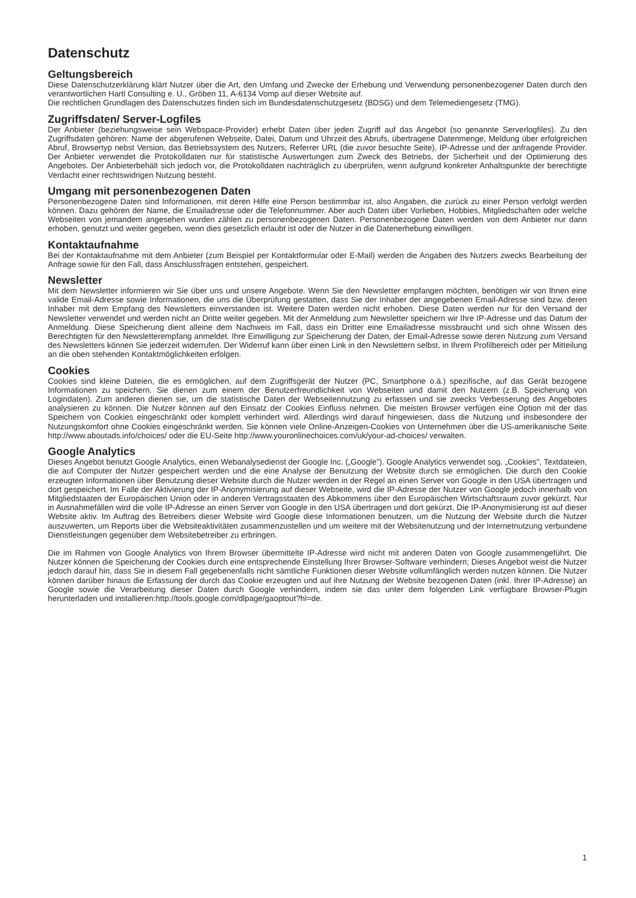Datenschutz
Geltungsbereich
Diese Datenschutzerklärung klärt Nutzer über die Art, den Umfang und Zwecke der Erhebung und Verwendung personenbezogener Daten durch den verantwortlichen Hartl Consulting e. U., Gröben 11, A-6134 Vomp auf dieser Website auf.
Die rechtlichen Grundlagen des Datenschutzes finden sich im Bundesdatenschutzgesetz (BDSG) und dem Telemediengesetz (TMG).
Zugriffsdaten/ Server-Logfiles
Der Anbieter (beziehungsweise sein Webspace-Provider) erhebt Daten über jeden Zugriff auf das Angebot (so genannte Serverlogfiles). Zu den Zugriffsdaten gehören: Name der abgerufenen Webseite, Datei, Datum und Uhrzeit des Abrufs, übertragene Datenmenge, Meldung über erfolgreichen Abruf, Browsertyp nebst Version, das Betriebssystem des Nutzers, Referrer URL (die zuvor besuchte Seite), IP-Adresse und der anfragende Provider. Der Anbieter verwendet die Protokolldaten nur für statistische Auswertungen zum Zweck des Betriebs, der Sicherheit und der Optimierung des Angebotes. Der Anbieterbehält sich jedoch vor, die Protokolldaten nachträglich zu überprüfen, wenn aufgrund konkreter Anhaltspunkte der berechtigte Verdacht einer rechtswidrigen Nutzung besteht.
Umgang mit personenbezogenen Daten
Personenbezogene Daten sind Informationen, mit deren Hilfe eine Person bestimmbar ist, also Angaben, die zurück zu einer Person verfolgt werden können. Dazu gehören der Name, die Emailadresse oder die Telefonnummer. Aber auch Daten über Vorlieben, Hobbies, Mitgliedschaften oder welche Webseiten von jemandem angesehen wurden zählen zu personenbezogenen Daten. Personenbezogene Daten werden von dem Anbieter nur dann erhoben, genutzt und weiter gegeben, wenn dies gesetzlich erlaubt ist oder die Nutzer in die Datenerhebung einwilligen.
Kontaktaufnahme
Bei der Kontaktaufnahme mit dem Anbieter (zum Beispiel per Kontaktformular oder E-Mail) werden die Angaben des Nutzers zwecks Bearbeitung der Anfrage sowie für den Fall, dass Anschlussfragen entstehen, gespeichert.
Newsletter
Mit dem Newsletter informieren wir Sie über uns und unsere Angebote. Wenn Sie den Newsletter empfangen möchten, benötigen wir von Ihnen eine valide Email-Adresse sowie Informationen, die uns die Überprüfung gestatten, dass Sie der Inhaber der angegebenen Email-Adresse sind bzw. deren Inhaber mit dem Empfang des Newsletters einverstanden ist. Weitere Daten werden nicht erhoben. Diese Daten werden nur für den Versand der Newsletter verwendet und werden nicht an Dritte weiter gegeben. Mit der Anmeldung zum Newsletter speichern wir Ihre IP-Adresse und das Datum der Anmeldung. Diese Speicherung dient alleine dem Nachweis im Fall, dass ein Dritter eine Emailadresse missbraucht und sich ohne Wissen des Berechtigten für den Newsletterempfang anmeldet. Ihre Einwilligung zur Speicherung der Daten, der Email-Adresse sowie deren Nutzung zum Versand des Newsletters können Sie jederzeit widerrufen. Der Widerruf kann über einen Link in den Newslettern selbst, in Ihrem Profilbereich oder per Mitteilung an die oben stehenden Kontaktmöglichkeiten erfolgen.
Cookies
Cookies sind kleine Dateien, die es ermöglichen, auf dem Zugriffsgerät der Nutzer (PC, Smartphone o.ä.) spezifische, auf das Gerät bezogene Informationen zu speichern. Sie dienen zum einem der Benutzerfreundlichkeit von Webseiten und damit den Nutzern (z.B. Speicherung von Logindaten). Zum anderen dienen sie, um die statistische Daten der Webseitennutzung zu erfassen und sie zwecks Verbesserung des Angebotes analysieren zu können. Die Nutzer können auf den Einsatz der Cookies Einfluss nehmen. Die meisten Browser verfügen eine Option mit der das Speichern von Cookies eingeschränkt oder komplett verhindert wird. Allerdings wird darauf hingewiesen, dass die Nutzung und insbesondere der Nutzungskomfort ohne Cookies eingeschränkt werden. Sie können viele Online-Anzeigen-Cookies von Unternehmen über die US-amerikanische Seite http://www.aboutads.info/choices/ oder die EU-Seite http://www.youronlinechoices.com/uk/your-ad-choices/ verwalten.
Google Analytics
Dieses Angebot benutzt Google Analytics, einen Webanalysedienst der Google Inc. („Google"). Google Analytics verwendet sog. „Cookies", Textdateien, die auf Computer der Nutzer gespeichert werden und die eine Analyse der Benutzung der Website durch sie ermöglichen. Die durch den Cookie erzeugten Informationen über Benutzung dieser Website durch die Nutzer werden in der Regel an einen Server von Google in den USA übertragen und dort gespeichert. Im Falle der Aktivierung der IP-Anonymisierung auf dieser Webseite, wird die IP-Adresse der Nutzer von Google jedoch innerhalb von Mitgliedstaaten der Europäischen Union oder in anderen Vertragsstaaten des Abkommens über den Europäischen Wirtschaftsraum zuvor gekürzt. Nur in Ausnahmefällen wird die volle IP-Adresse an einen Server von Google in den USA übertragen und dort gekürzt. Die IP-Anonymisierung ist auf dieser Website aktiv. Im Auftrag des Betreibers dieser Website wird Google diese Informationen benutzen, um die Nutzung der Website durch die Nutzer auszuwerten, um Reports über die Websiteaktivitäten zusammenzustellen und um weitere mit der Websitenutzung und der Internetnutzung verbundene Dienstleistungen gegenüber dem Websitebetreiber zu erbringen.
Die im Rahmen von Google Analytics von Ihrem Browser übermittelte IP-Adresse wird nicht mit anderen Daten von Google zusammengeführt. Die Nutzer können die Speicherung der Cookies durch eine entsprechende Einstellung Ihrer Browser-Software verhindern; Dieses Angebot weist die Nutzer jedoch darauf hin, dass Sie in diesem Fall gegebenenfalls nicht sämtliche Funktionen dieser Website vollumfänglich werden nutzen können. Die Nutzer können darüber hinaus die Erfassung der durch das Cookie erzeugten und auf ihre Nutzung der Website bezogenen Daten (inkl. Ihrer IP-Adresse) an Google sowie die Verarbeitung dieser Daten durch Google verhindern, indem sie das unter dem folgenden Link verfügbare Browser-Plugin herunterladen und installieren:http://tools.google.com/dlpage/gaoptout?hl=de.
1